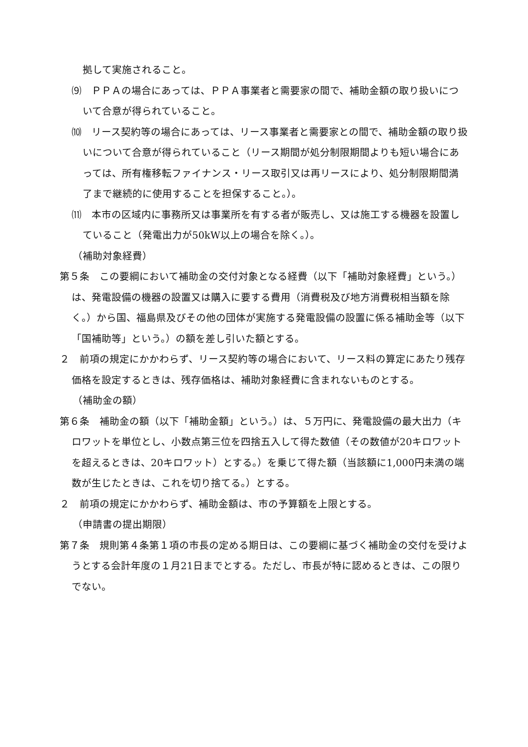拠して実施されること。
⑼　ＰＰＡの場合にあっては、ＰＰＡ事業者と需要家の間で、補助金額の取り扱いについて合意が得られていること。
⑽　リース契約等の場合にあっては、リース事業者と需要家との間で、補助金額の取り扱いについて合意が得られていること（リース期間が処分制限期間よりも短い場合にあっては、所有権移転ファイナンス・リース取引又は再リースにより、処分制限期間満了まで継続的に使用することを担保すること。）。
⑾　本市の区域内に事務所又は事業所を有する者が販売し、又は施工する機器を設置していること（発電出力が50kW以上の場合を除く。）。
（補助対象経費）
第５条　この要綱において補助金の交付対象となる経費（以下「補助対象経費」という。）は、発電設備の機器の設置又は購入に要する費用（消費税及び地方消費税相当額を除く。）から国、福島県及びその他の団体が実施する発電設備の設置に係る補助金等（以下「国補助等」という。）の額を差し引いた額とする。
２　前項の規定にかかわらず、リース契約等の場合において、リース料の算定にあたり残存価格を設定するときは、残存価格は、補助対象経費に含まれないものとする。
（補助金の額）
第６条　補助金の額（以下「補助金額」という。）は、５万円に、発電設備の最大出力（キロワットを単位とし、小数点第三位を四捨五入して得た数値（その数値が20キロワットを超えるときは、20キロワット）とする。）を乗じて得た額（当該額に1,000円未満の端数が生じたときは、これを切り捨てる。）とする。
２　前項の規定にかかわらず、補助金額は、市の予算額を上限とする。
（申請書の提出期限）
第７条　規則第４条第１項の市長の定める期日は、この要綱に基づく補助金の交付を受けようとする会計年度の１月21日までとする。ただし、市長が特に認めるときは、この限りでない。